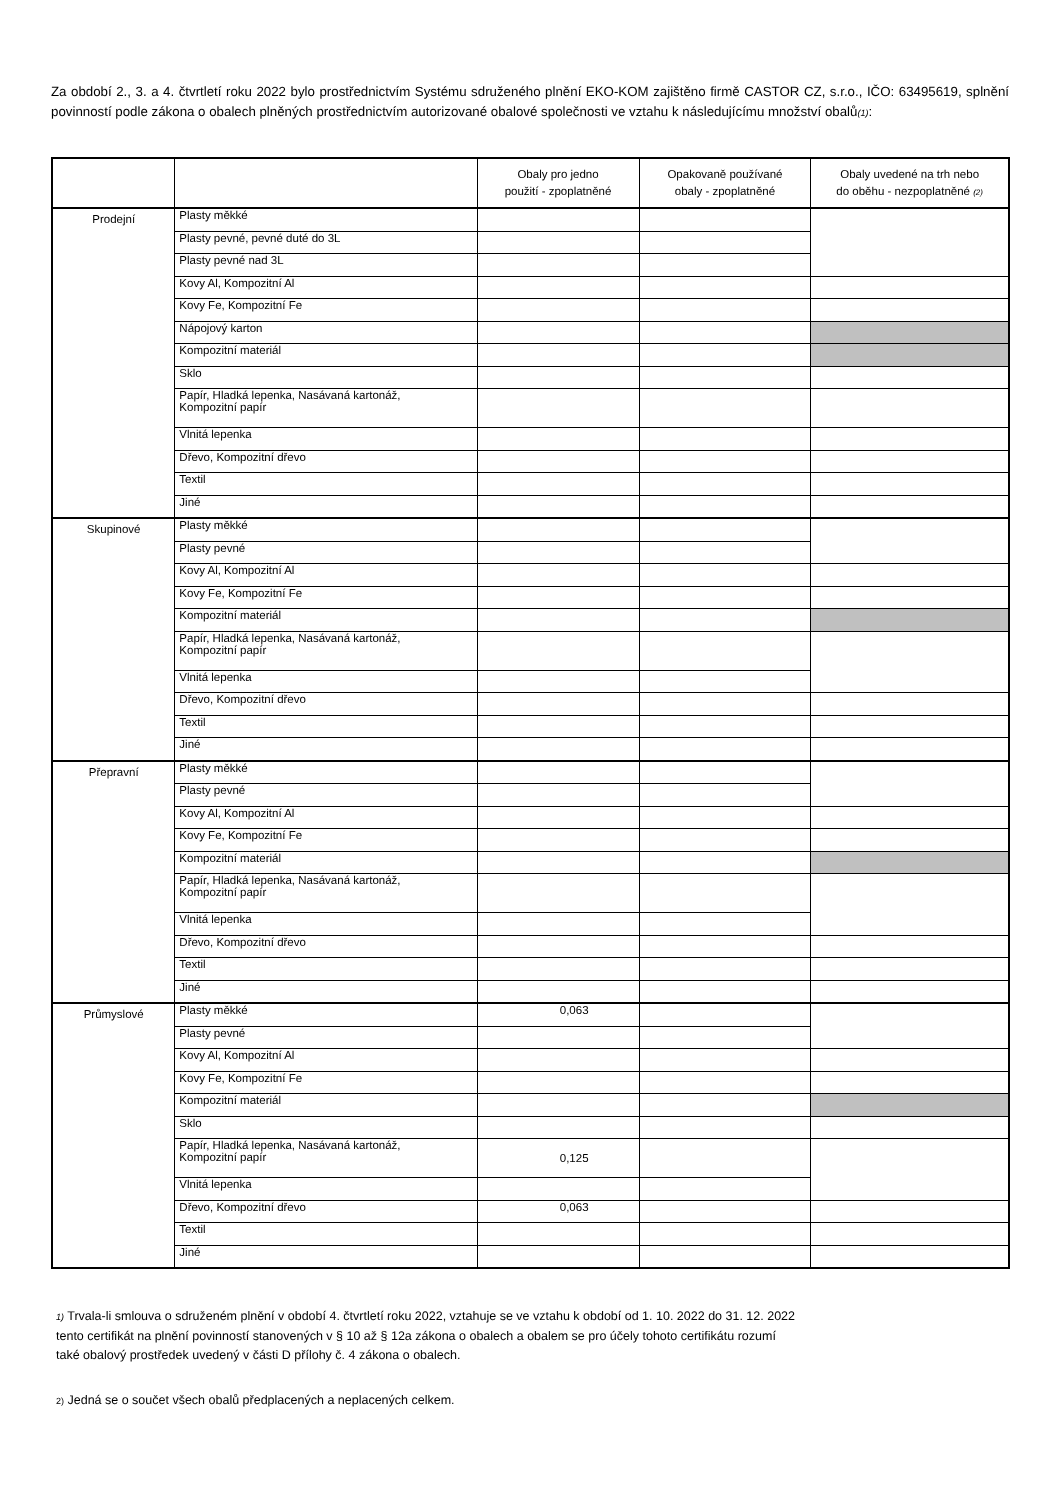Za období 2., 3. a 4. čtvrtletí roku 2022 bylo prostřednictvím Systému sdruženého plnění EKO-KOM zajištěno firmě CASTOR CZ, s.r.o., IČO: 63495619, splnění povinností podle zákona o obalech plněných prostřednictvím autorizované obalové společnosti ve vztahu k následujícímu množství obalů(1):
| | | Obaly pro jedno použití - zpoplatněné | Opakovaně používané obaly - zpoplatněné | Obaly uvedené na trh nebo do oběhu - nezpoplatněné (2) |
| --- | --- | --- | --- | --- |
| Prodejní | Plasty měkké | | | |
| | Plasty pevné, pevné duté do 3L | | | |
| | Plasty pevné nad 3L | | | |
| | Kovy Al, Kompozitní Al | | | |
| | Kovy Fe, Kompozitní Fe | | | |
| | Nápojový karton | | | |
| | Kompozitní materiál | | | |
| | Sklo | | | |
| | Papír, Hladká lepenka, Nasávaná kartonáž, Kompozitní papír | | | |
| | Vlnitá lepenka | | | |
| | Dřevo, Kompozitní dřevo | | | |
| | Textil | | | |
| | Jiné | | | |
| Skupinové | Plasty měkké | | | |
| | Plasty pevné | | | |
| | Kovy Al, Kompozitní Al | | | |
| | Kovy Fe, Kompozitní Fe | | | |
| | Kompozitní materiál | | | |
| | Papír, Hladká lepenka, Nasávaná kartonáž, Kompozitní papír | | | |
| | Vlnitá lepenka | | | |
| | Dřevo, Kompozitní dřevo | | | |
| | Textil | | | |
| | Jiné | | | |
| Přepravní | Plasty měkké | | | |
| | Plasty pevné | | | |
| | Kovy Al, Kompozitní Al | | | |
| | Kovy Fe, Kompozitní Fe | | | |
| | Kompozitní materiál | | | |
| | Papír, Hladká lepenka, Nasávaná kartonáž, Kompozitní papír | | | |
| | Vlnitá lepenka | | | |
| | Dřevo, Kompozitní dřevo | | | |
| | Textil | | | |
| | Jiné | | | |
| Průmyslové | Plasty měkké | 0,063 | | |
| | Plasty pevné | | | |
| | Kovy Al, Kompozitní Al | | | |
| | Kovy Fe, Kompozitní Fe | | | |
| | Kompozitní materiál | | | |
| | Sklo | | | |
| | Papír, Hladká lepenka, Nasávaná kartonáž, Kompozitní papír | 0,125 | | |
| | Vlnitá lepenka | | | |
| | Dřevo, Kompozitní dřevo | 0,063 | | |
| | Textil | | | |
| | Jiné | | | |
1) Trvala-li smlouva o sdruženém plnění v období 4. čtvrtletí roku 2022, vztahuje se ve vztahu k období od 1. 10. 2022 do 31. 12. 2022
tento certifikát na plnění povinností stanovených v § 10 až § 12a zákona o obalech a obalem se pro účely tohoto certifikátu rozumí
také obalový prostředek uvedený v části D přílohy č. 4 zákona o obalech.
2) Jedná se o součet všech obalů předplacených a neplacených celkem.